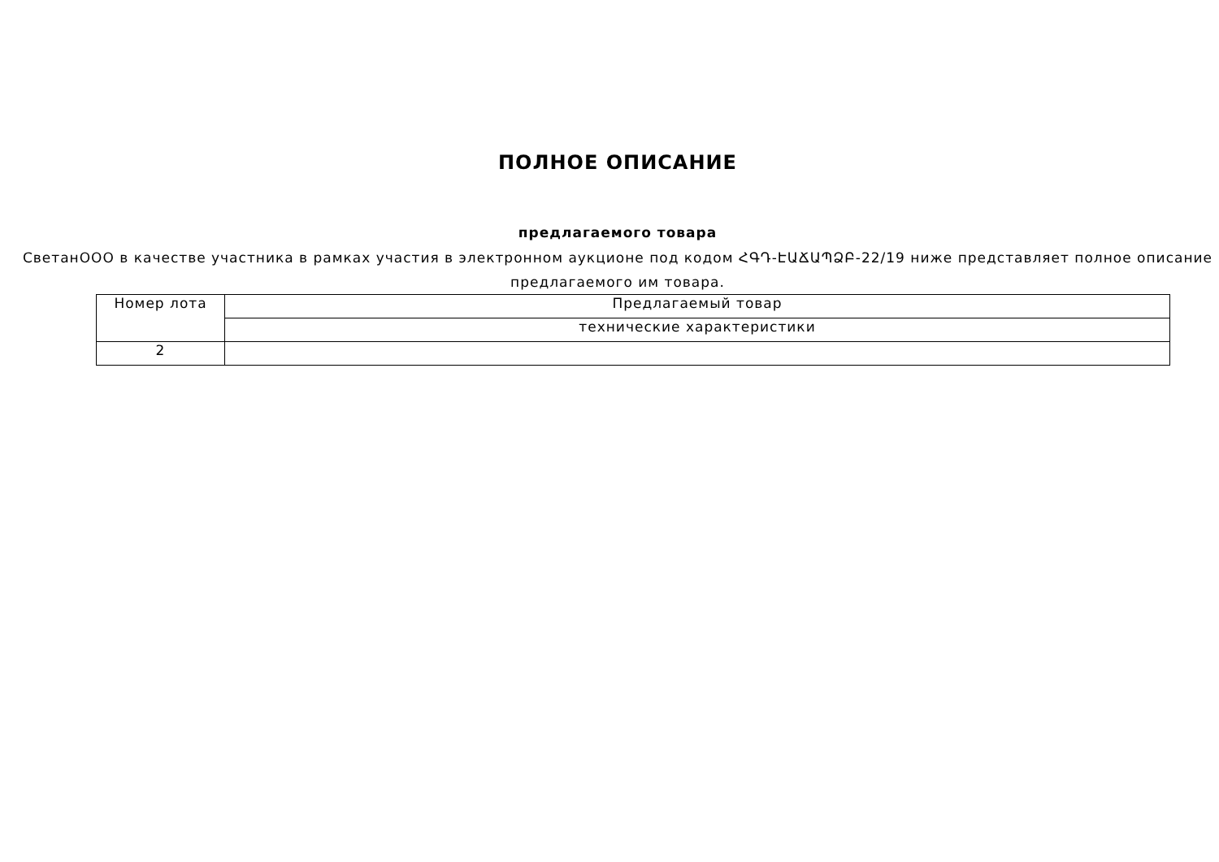ПОЛНОЕ ОПИСАНИЕ
предлагаемого товара
СветанООО в качестве участника в рамках участия в электронном аукционе под кодом ՀԳԴ-ԷԱՃԱՊՁԲ-22/19 ниже представляет полное описание предлагаемого им товара.
| Номер лота | Предлагаемый товар |
| | технические характеристики |
| 2 | |